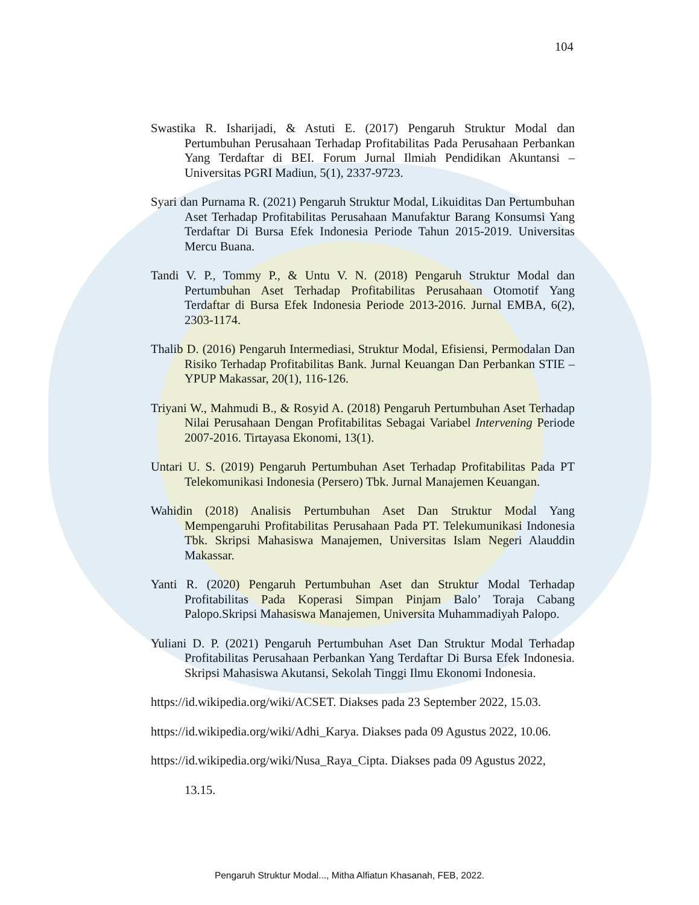104
Swastika R. Isharijadi, & Astuti E. (2017) Pengaruh Struktur Modal dan Pertumbuhan Perusahaan Terhadap Profitabilitas Pada Perusahaan Perbankan Yang Terdaftar di BEI. Forum Jurnal Ilmiah Pendidikan Akuntansi – Universitas PGRI Madiun, 5(1), 2337-9723.
Syari dan Purnama R. (2021) Pengaruh Struktur Modal, Likuiditas Dan Pertumbuhan Aset Terhadap Profitabilitas Perusahaan Manufaktur Barang Konsumsi Yang Terdaftar Di Bursa Efek Indonesia Periode Tahun 2015-2019. Universitas Mercu Buana.
Tandi V. P., Tommy P., & Untu V. N. (2018) Pengaruh Struktur Modal dan Pertumbuhan Aset Terhadap Profitabilitas Perusahaan Otomotif Yang Terdaftar di Bursa Efek Indonesia Periode 2013-2016. Jurnal EMBA, 6(2), 2303-1174.
Thalib D. (2016) Pengaruh Intermediasi, Struktur Modal, Efisiensi, Permodalan Dan Risiko Terhadap Profitabilitas Bank. Jurnal Keuangan Dan Perbankan STIE – YPUP Makassar, 20(1), 116-126.
Triyani W., Mahmudi B., & Rosyid A. (2018) Pengaruh Pertumbuhan Aset Terhadap Nilai Perusahaan Dengan Profitabilitas Sebagai Variabel Intervening Periode 2007-2016. Tirtayasa Ekonomi, 13(1).
Untari U. S. (2019) Pengaruh Pertumbuhan Aset Terhadap Profitabilitas Pada PT Telekomunikasi Indonesia (Persero) Tbk. Jurnal Manajemen Keuangan.
Wahidin (2018) Analisis Pertumbuhan Aset Dan Struktur Modal Yang Mempengaruhi Profitabilitas Perusahaan Pada PT. Telekumunikasi Indonesia Tbk. Skripsi Mahasiswa Manajemen, Universitas Islam Negeri Alauddin Makassar.
Yanti R. (2020) Pengaruh Pertumbuhan Aset dan Struktur Modal Terhadap Profitabilitas Pada Koperasi Simpan Pinjam Balo’ Toraja Cabang Palopo.Skripsi Mahasiswa Manajemen, Universita Muhammadiyah Palopo.
Yuliani D. P. (2021) Pengaruh Pertumbuhan Aset Dan Struktur Modal Terhadap Profitabilitas Perusahaan Perbankan Yang Terdaftar Di Bursa Efek Indonesia. Skripsi Mahasiswa Akutansi, Sekolah Tinggi Ilmu Ekonomi Indonesia.
https://id.wikipedia.org/wiki/ACSET. Diakses pada 23 September 2022, 15.03.
https://id.wikipedia.org/wiki/Adhi_Karya. Diakses pada 09 Agustus 2022, 10.06.
https://id.wikipedia.org/wiki/Nusa_Raya_Cipta. Diakses pada 09 Agustus 2022,
13.15.
Pengaruh Struktur Modal..., Mitha Alfiatun Khasanah, FEB, 2022.